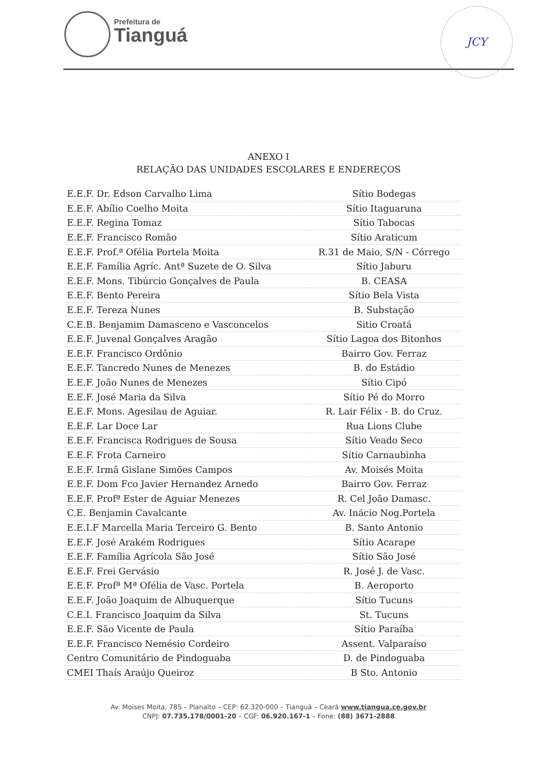Prefeitura de
Tianguá
JCY
ANEXO I
RELAÇÃO DAS UNIDADES ESCOLARES E ENDEREÇOS
| E.E.F. Dr. Edson Carvalho Lima | Sítio Bodegas |
| E.E.F. Abílio Coelho Moita | Sítio Itaguaruna |
| E.E.F. Regina Tomaz | Sítio Tabocas |
| E.E.F. Francisco Romão | Sítio Araticum |
| E.E.F. Prof.ª Ofélia Portela Moita | R.31 de Maio, S/N - Córrego |
| E.E.F. Família Agríc. Antª Suzete de O. Silva | Sítio Jaburu |
| E.E.F. Mons. Tibúrcio Gonçalves de Paula | B. CEASA |
| E.E.F. Bento Pereira | Sítio Bela Vista |
| E.E.F. Tereza Nunes | B. Substação |
| C.E.B. Benjamim Damasceno e Vasconcelos | Sitio Croatá |
| E.E.F. Juvenal Gonçalves Aragão | Sítio Lagoa dos Bitonhos |
| E.E.F. Francisco Ordônio | Bairro Gov. Ferraz |
| E.E.F. Tancredo Nunes de Menezes | B. do Estádio |
| E.E.F. João Nunes de Menezes | Sítio Cipó |
| E.E.F. José Maria da Silva | Sítio Pé do Morro |
| E.E.F. Mons. Agesilau de Aguiar. | R. Lair Félix - B. do Cruz. |
| E.E.F. Lar Doce Lar | Rua Lions Clube |
| E.E.F. Francisca Rodrigues de Sousa | Sítio Veado Seco |
| E.E.F. Frota Carneiro | Sítio Carnaubinha |
| E.E.F. Irmã Gislane Simões Campos | Av. Moisés Moita |
| E.E.F. Dom Fco Javier Hernandez Arnedo | Bairro Gov. Ferraz |
| E.E.F. Profª Ester de Aguiar Menezes | R. Cel João Damasc. |
| C.E. Benjamin Cavalcante | Av. Inácio Nog.Portela |
| E.E.I.F Marcella Maria Terceiro G. Bento | B. Santo Antonio |
| E.E.F. José Arakém Rodrigues | Sítio Acarape |
| E.E.F. Família Agrícola São José | Sítio São José |
| E.E.F. Frei Gervásio | R. José J. de Vasc. |
| E.E.F. Profª Mª Ofélia de Vasc. Portela | B. Aeroporto |
| E.E.F. João Joaquim de Albuquerque | Sítio Tucuns |
| C.E.I. Francisco Joaquim da Silva | St. Tucuns |
| E.E.F. São Vicente de Paula | Sítio Paraíba |
| E.E.F. Francisco Nemésio Cordeiro | Assent. Valparaíso |
| Centro Comunitário de Pindoguaba | D. de Pindoguaba |
| CMEI Thaís Araújo Queiroz | B Sto. Antonio |
Av. Moises Moita, 785 – Planalto – CEP: 62.320-000 – Tianguá – Ceará www.tiangua.ce.gov.br
CNPJ: 07.735.178/0001-20 – CGF: 06.920.167-1 – Fone: (88) 3671-2888